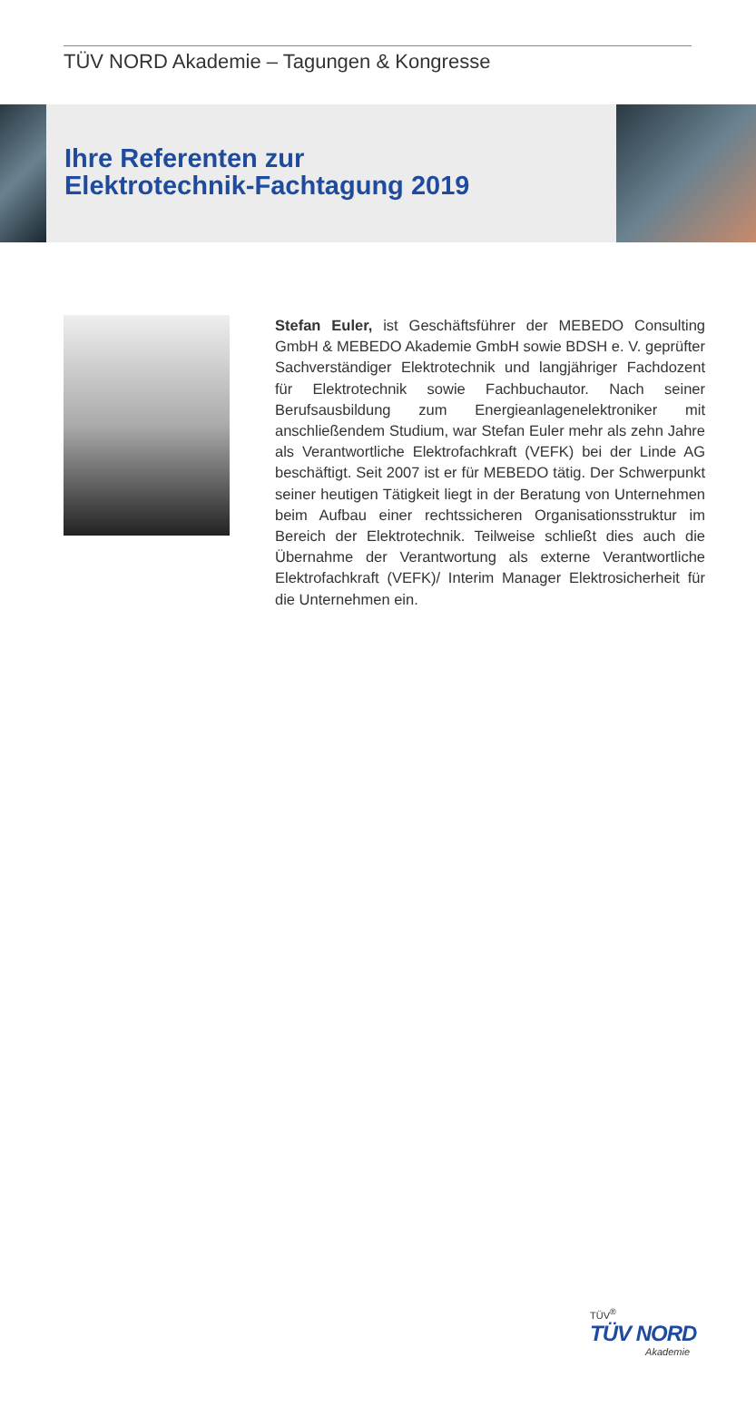TÜV NORD Akademie – Tagungen & Kongresse
Ihre Referenten zur
Elektrotechnik-Fachtagung 2019
Stefan Euler, ist Geschäftsführer der MEBEDO Consulting GmbH & MEBEDO Akademie GmbH sowie BDSH e. V. geprüfter Sachverständiger Elektrotechnik und langjähriger Fachdozent für Elektrotechnik sowie Fachbuchautor. Nach seiner Berufsausbildung zum Energieanlagenelektroniker mit anschließendem Studium, war Stefan Euler mehr als zehn Jahre als Verantwortliche Elektrofachkraft (VEFK) bei der Linde AG beschäftigt. Seit 2007 ist er für MEBEDO tätig. Der Schwerpunkt seiner heutigen Tätigkeit liegt in der Beratung von Unternehmen beim Aufbau einer rechtssicheren Organisationsstruktur im Bereich der Elektrotechnik. Teilweise schließt dies auch die Übernahme der Verantwortung als externe Verantwortliche Elektrofachkraft (VEFK)/ Interim Manager Elektrosicherheit für die Unternehmen ein.
TÜV<sup>®</sup>
TÜV NORD
Akademie